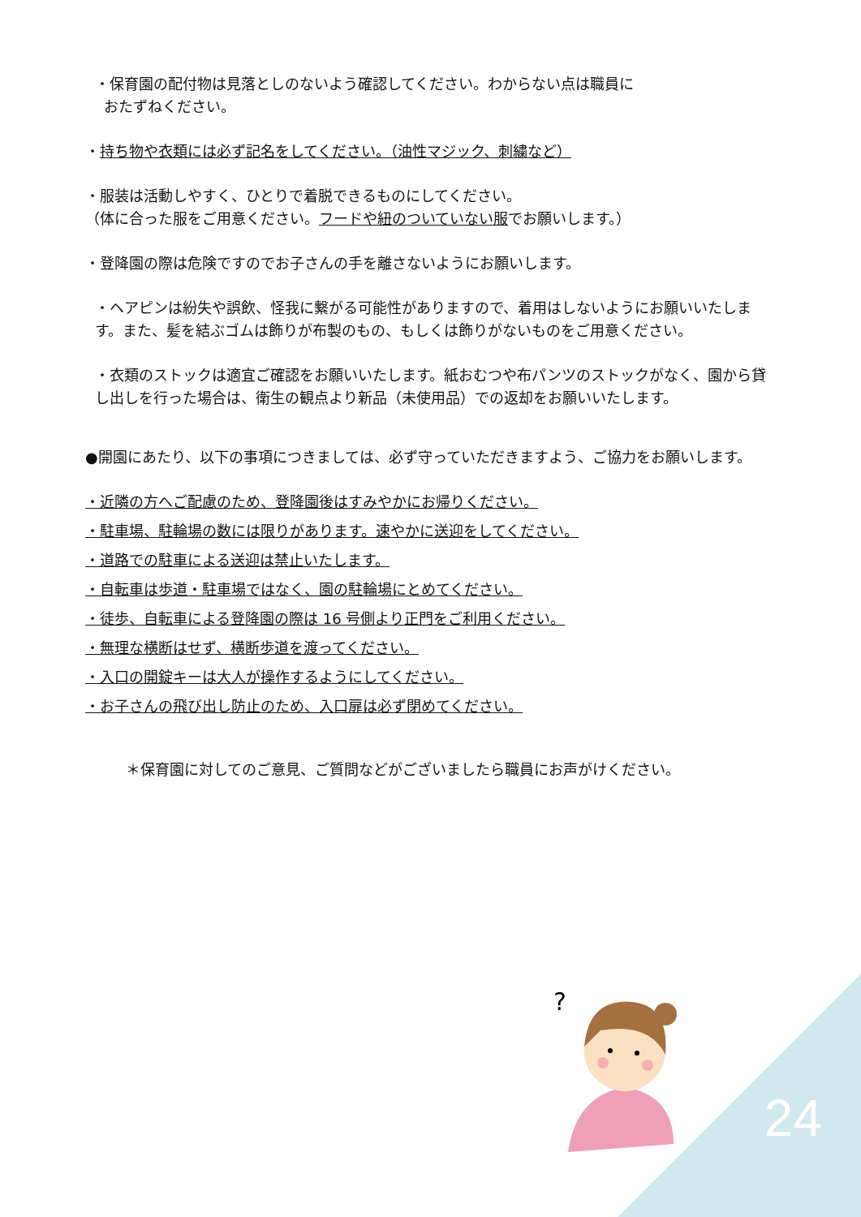・保育園の配付物は見落としのないよう確認してください。わからない点は職員に
おたずねください。
・持ち物や衣類には必ず記名をしてください。（油性マジック、刺繍など）
・服装は活動しやすく、ひとりで着脱できるものにしてください。
（体に合った服をご用意ください。フードや紐のついていない服でお願いします。）
・登降園の際は危険ですのでお子さんの手を離さないようにお願いします。
・ヘアピンは紛失や誤飲、怪我に繋がる可能性がありますので、着用はしないようにお願いいたします。また、髪を結ぶゴムは飾りが布製のもの、もしくは飾りがないものをご用意ください。
・衣類のストックは適宜ご確認をお願いいたします。紙おむつや布パンツのストックがなく、園から貸し出しを行った場合は、衛生の観点より新品（未使用品）での返却をお願いいたします。
●開園にあたり、以下の事項につきましては、必ず守っていただきますよう、ご協力をお願いします。
・近隣の方へご配慮のため、登降園後はすみやかにお帰りください。
・駐車場、駐輪場の数には限りがあります。速やかに送迎をしてください。
・道路での駐車による送迎は禁止いたします。
・自転車は歩道・駐車場ではなく、園の駐輪場にとめてください。
・徒歩、自転車による登降園の際は 16 号側より正門をご利用ください。
・無理な横断はせず、横断歩道を渡ってください。
・入口の開錠キーは大人が操作するようにしてください。
・お子さんの飛び出し防止のため、入口扉は必ず閉めてください。
＊保育園に対してのご意見、ご質問などがございましたら職員にお声がけください。
?
24